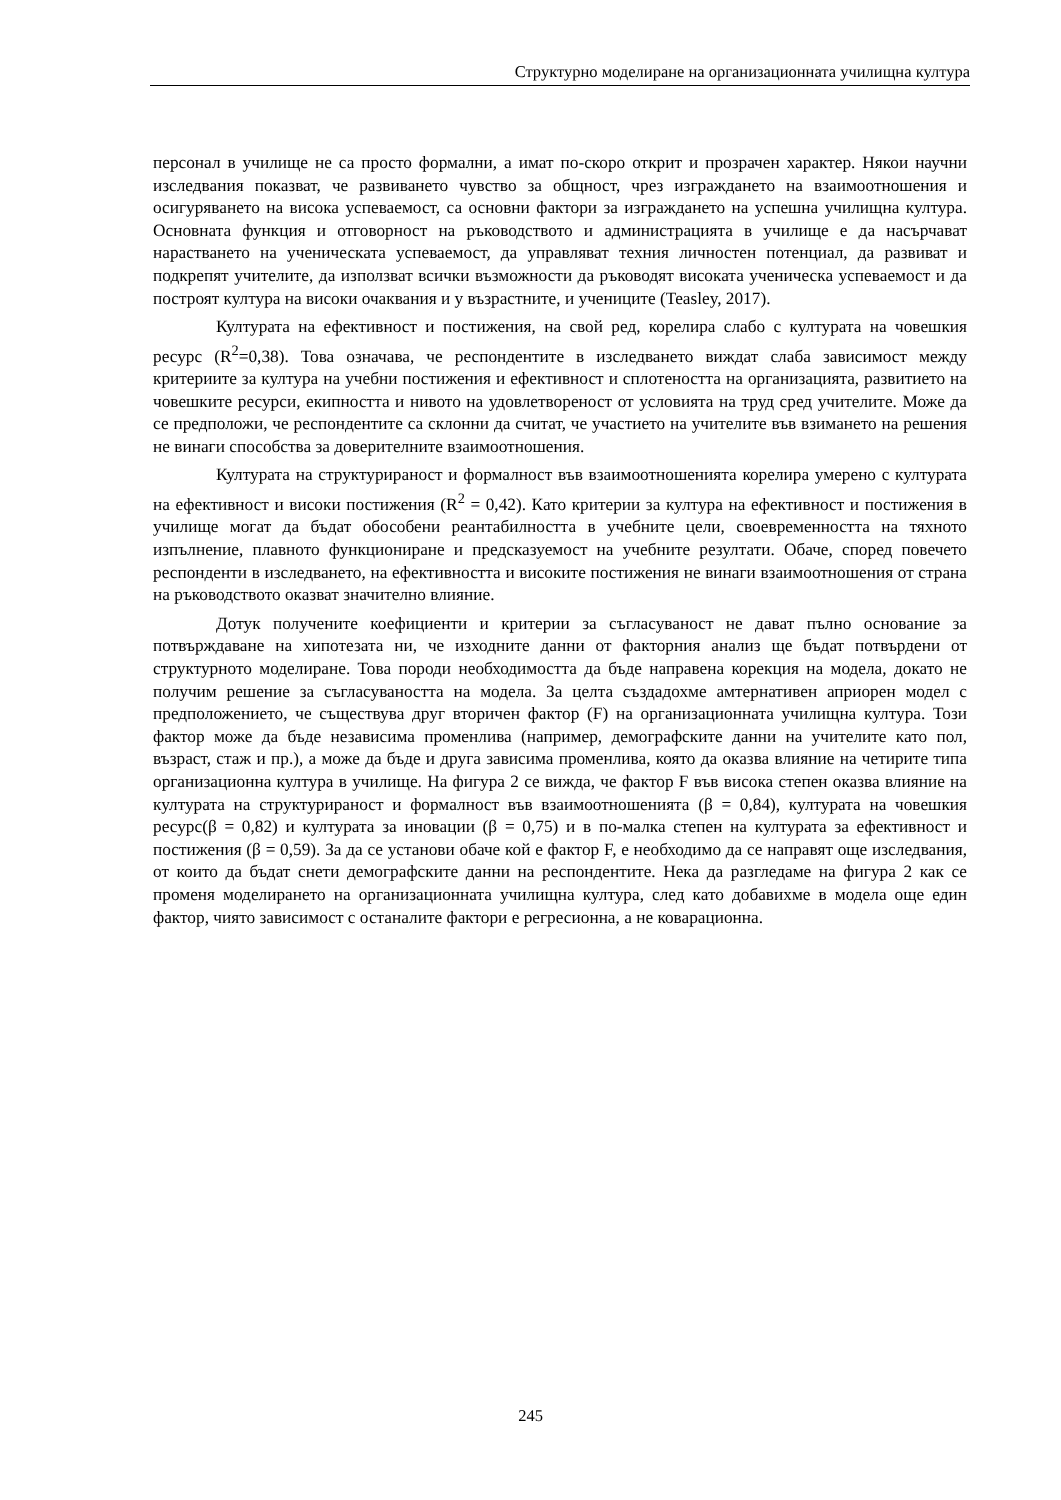Структурно моделиране на организационната училищна култура
персонал в училище не са просто формални, а имат по-скоро открит и прозрачен характер. Някои научни изследвания показват, че развиването чувство за общност, чрез изграждането на взаимоотношения и осигуряването на висока успеваемост, са основни фактори за изграждането на успешна училищна култура. Основната функция и отговорност на ръководството и администрацията в училище е да насърчават нарастването на ученическата успеваемост, да управляват техния личностен потенциал, да развиват и подкрепят учителите, да използват всички възможности да ръководят високата ученическа успеваемост и да построят култура на високи очаквания и у възрастните, и учениците (Teasley, 2017).
Културата на ефективност и постижения, на свой ред, корелира слабо с културата на човешкия ресурс (R<sup>2</sup>=0,38). Това означава, че респондентите в изследването виждат слаба зависимост между критериите за култура на учебни постижения и ефективност и сплотеността на организацията, развитието на човешките ресурси, екипността и нивото на удовлетвореност от условията на труд сред учителите. Може да се предположи, че респондентите са склонни да считат, че участието на учителите във взимането на решения не винаги способства за доверителните взаимоотношения.
Културата на структурираност и формалност във взаимоотношенията корелира умерено с културата на ефективност и високи постижения (R<sup>2</sup> = 0,42). Като критерии за култура на ефективност и постижения в училище могат да бъдат обособени реантабилността в учебните цели, своевременността на тяхното изпълнение, плавното функциониране и предсказуемост на учебните резултати. Обаче, според повечето респонденти в изследването, на ефективността и високите постижения не винаги взаимоотношения от страна на ръководството оказват значително влияние.
Дотук получените коефициенти и критерии за съгласуваност не дават пълно основание за потвърждаване на хипотезата ни, че изходните данни от факторния анализ ще бъдат потвърдени от структурното моделиране. Това породи необходимостта да бъде направена корекция на модела, докато не получим решение за съгласуваността на модела. За целта създадохме амтернативен априорен модел с предположението, че съществува друг вторичен фактор (F) на организационната училищна култура. Този фактор може да бъде независима променлива (например, демографските данни на учителите като пол, възраст, стаж и пр.), а може да бъде и друга зависима променлива, която да оказва влияние на четирите типа организационна култура в училище. На фигура 2 се вижда, че фактор F във висока степен оказва влияние на културата на структурираност и формалност във взаимоотношенията (β = 0,84), културата на човешкия ресурс(β = 0,82) и културата за иновации (β = 0,75) и в по-малка степен на културата за ефективност и постижения (β = 0,59). За да се установи обаче кой е фактор F, е необходимо да се направят още изследвания, от които да бъдат снети демографските данни на респондентите. Нека да разгледаме на фигура 2 как се променя моделирането на организационната училищна култура, след като добавихме в модела още един фактор, чиято зависимост с останалите фактори е регресионна, а не коварационна.
245